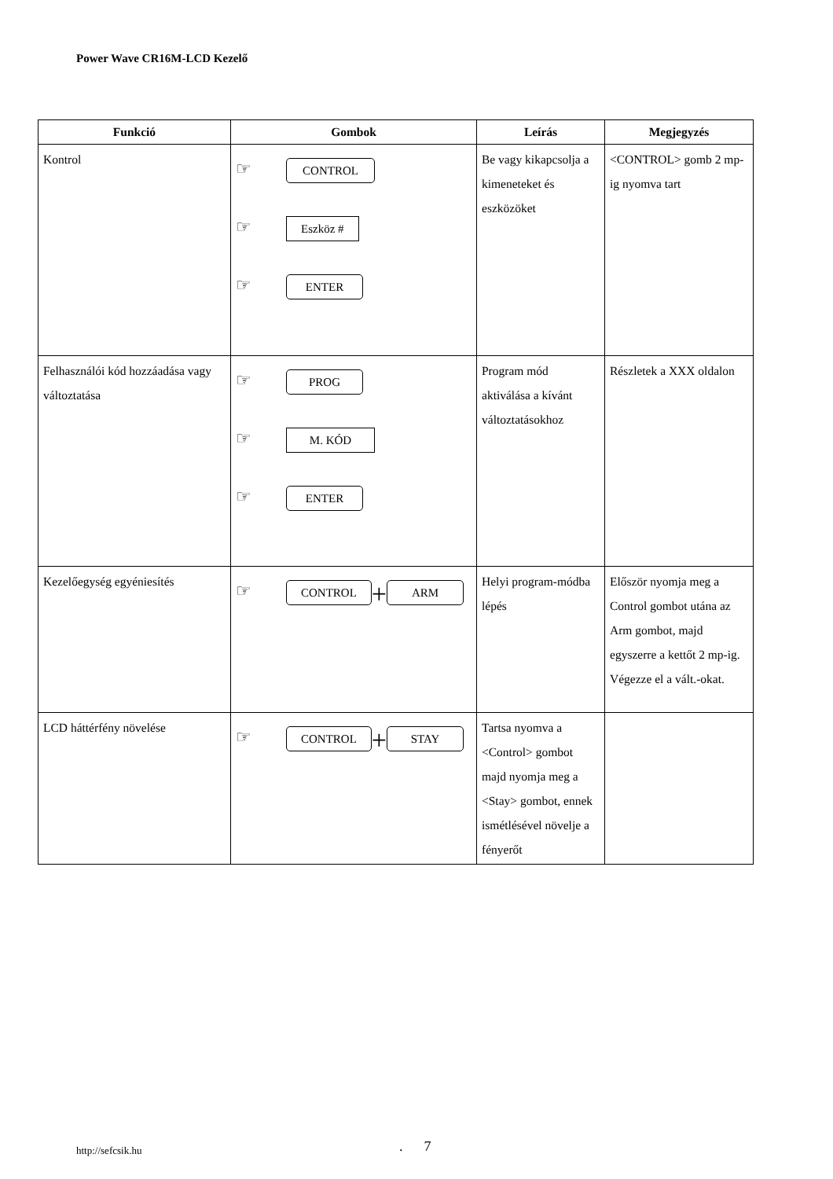Power Wave CR16M-LCD Kezelő
| Funkció | Gombok | Leírás | Megjegyzés |
| --- | --- | --- | --- |
| Kontrol | ☞ CONTROL ☞ Eszköz # ☞ ENTER | Be vagy kikapcsolja a kimeneteket és eszközöket | <CONTROL> gomb 2 mp-ig nyomva tart |
| Felhasználói kód hozzáadása vagy változtatása | ☞ PROG ☞ M. KÓD ☞ ENTER | Program mód aktiválása a kívánt változtatásokhoz | Részletek a XXX oldalon |
| Kezelőegység egyéniesítés | ☞ CONTROL + ARM | Helyi program-módba lépés | Először nyomja meg a Control gombot utána az Arm gombot, majd egyszerre a kettőt 2 mp-ig. Végezze el a vált.-okat. |
| LCD háttérfény növelése | ☞ CONTROL + STAY | Tartsa nyomva a <Control> gombot majd nyomja meg a <Stay> gombot, ennek ismétlésével növelje a fényerőt | |
http://sefcsik.hu . 7